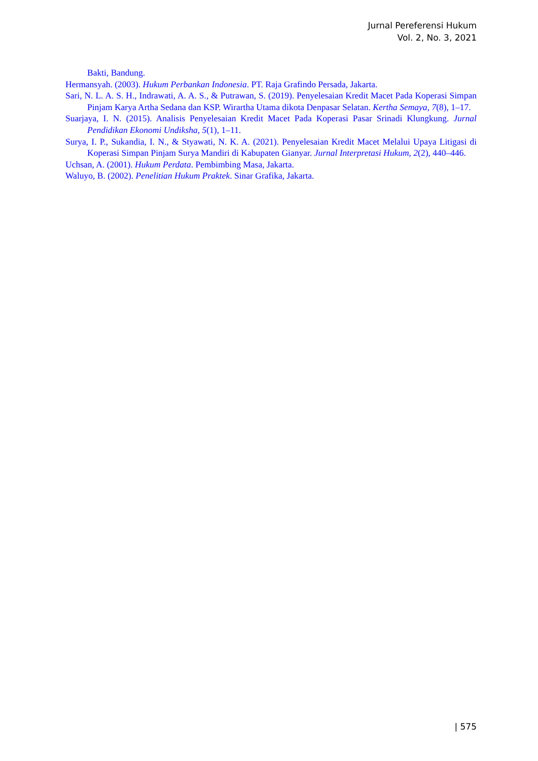Jurnal Pereferensi Hukum
Vol. 2, No. 3, 2021
Bakti, Bandung.
Hermansyah. (2003). Hukum Perbankan Indonesia. PT. Raja Grafindo Persada, Jakarta.
Sari, N. L. A. S. H., Indrawati, A. A. S., & Putrawan, S. (2019). Penyelesaian Kredit Macet Pada Koperasi Simpan Pinjam Karya Artha Sedana dan KSP. Wirartha Utama dikota Denpasar Selatan. Kertha Semaya, 7(8), 1–17.
Suarjaya, I. N. (2015). Analisis Penyelesaian Kredit Macet Pada Koperasi Pasar Srinadi Klungkung. Jurnal Pendidikan Ekonomi Undiksha, 5(1), 1–11.
Surya, I. P., Sukandia, I. N., & Styawati, N. K. A. (2021). Penyelesaian Kredit Macet Melalui Upaya Litigasi di Koperasi Simpan Pinjam Surya Mandiri di Kabupaten Gianyar. Jurnal Interpretasi Hukum, 2(2), 440–446.
Uchsan, A. (2001). Hukum Perdata. Pembimbing Masa, Jakarta.
Waluyo, B. (2002). Penelitian Hukum Praktek. Sinar Grafika, Jakarta.
| 575